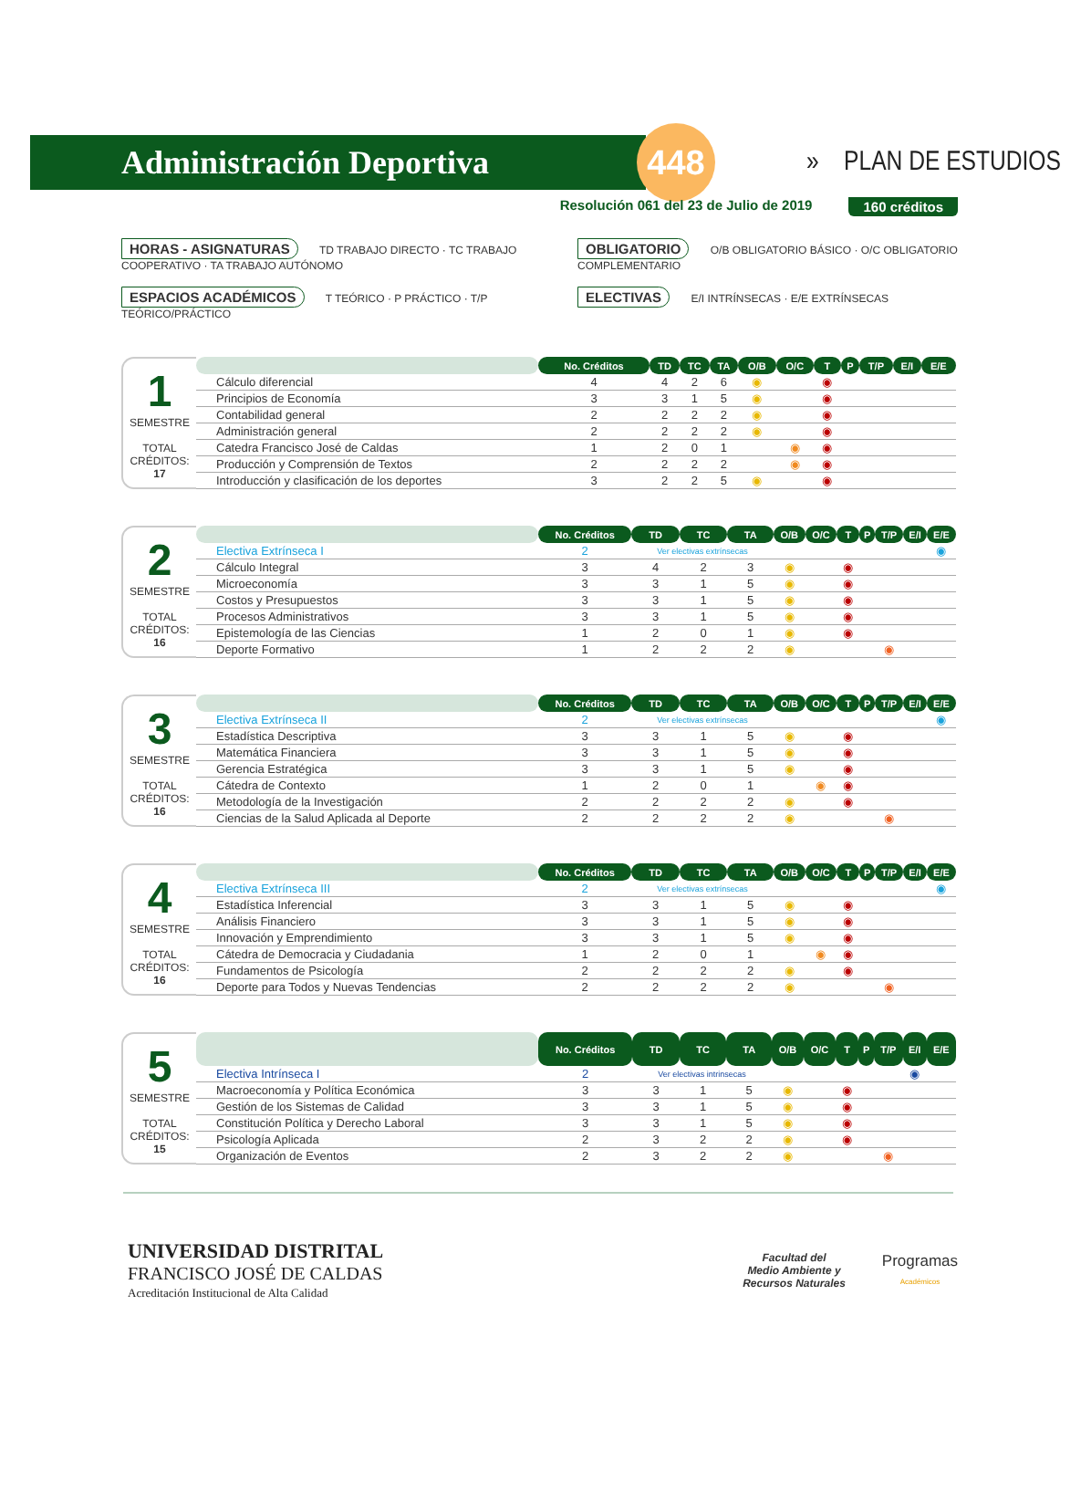Administración Deportiva
448
» PLAN DE ESTUDIOS
Resolución 061 del 23 de Julio de 2019 160 créditos
HORAS - ASIGNATURAS TD TRABAJO DIRECTO · TC TRABAJO COOPERATIVO · TA TRABAJO AUTÓNOMO
OBLIGATORIO O/B OBLIGATORIO BÁSICO · O/C OBLIGATORIO COMPLEMENTARIO
ESPACIOS ACADÉMICOS T TEÓRICO · P PRÁCTICO · T/P TEÓRICO/PRÁCTICO
ELECTIVAS E/I INTRÍNSECAS · E/E EXTRÍNSECAS
1
SEMESTRE
TOTAL
CRÉDITOS: 17
| | No. Créditos | TD | TC | TA | O/B | O/C | T | P | T/P | E/I | E/E |
| --- | --- | --- | --- | --- | --- | --- | --- | --- | --- | --- | --- |
| Cálculo diferencial | 4 | 4 | 2 | 6 | ◉ | | ◉ | | | | |
| Principios de Economía | 3 | 3 | 1 | 5 | ◉ | | ◉ | | | | |
| Contabilidad general | 2 | 2 | 2 | 2 | ◉ | | ◉ | | | | |
| Administración general | 2 | 2 | 2 | 2 | ◉ | | ◉ | | | | |
| Catedra Francisco José de Caldas | 1 | 2 | 0 | 1 | | ◉ | ◉ | | | | |
| Producción y Comprensión de Textos | 2 | 2 | 2 | 2 | | ◉ | ◉ | | | | |
| Introducción y clasificación de los deportes | 3 | 2 | 2 | 5 | ◉ | | ◉ | | | | |
2
SEMESTRE
TOTAL
CRÉDITOS: 16
| | No. Créditos | TD | TC | TA | O/B | O/C | T | P | T/P | E/I | E/E |
| --- | --- | --- | --- | --- | --- | --- | --- | --- | --- | --- | --- |
| Electiva Extrínseca I | 2 | Ver electivas extrínsecas | | | | | | | | | ◉ |
| Cálculo Integral | 3 | 4 | 2 | 3 | ◉ | | ◉ | | | | |
| Microeconomía | 3 | 3 | 1 | 5 | ◉ | | ◉ | | | | |
| Costos y Presupuestos | 3 | 3 | 1 | 5 | ◉ | | ◉ | | | | |
| Procesos Administrativos | 3 | 3 | 1 | 5 | ◉ | | ◉ | | | | |
| Epistemología de las Ciencias | 1 | 2 | 0 | 1 | ◉ | | ◉ | | | | |
| Deporte Formativo | 1 | 2 | 2 | 2 | ◉ | | | | ◉ | | |
3
SEMESTRE
TOTAL
CRÉDITOS: 16
| | No. Créditos | TD | TC | TA | O/B | O/C | T | P | T/P | E/I | E/E |
| --- | --- | --- | --- | --- | --- | --- | --- | --- | --- | --- | --- |
| Electiva Extrínseca II | 2 | Ver electivas extrínsecas | | | | | | | | | ◉ |
| Estadística Descriptiva | 3 | 3 | 1 | 5 | ◉ | | ◉ | | | | |
| Matemática Financiera | 3 | 3 | 1 | 5 | ◉ | | ◉ | | | | |
| Gerencia Estratégica | 3 | 3 | 1 | 5 | ◉ | | ◉ | | | | |
| Cátedra de Contexto | 1 | 2 | 0 | 1 | | ◉ | ◉ | | | | |
| Metodología de la Investigación | 2 | 2 | 2 | 2 | ◉ | | ◉ | | | | |
| Ciencias de la Salud Aplicada al Deporte | 2 | 2 | 2 | 2 | ◉ | | | | ◉ | | |
4
SEMESTRE
TOTAL
CRÉDITOS: 16
| | No. Créditos | TD | TC | TA | O/B | O/C | T | P | T/P | E/I | E/E |
| --- | --- | --- | --- | --- | --- | --- | --- | --- | --- | --- | --- |
| Electiva Extrínseca III | 2 | Ver electivas extrínsecas | | | | | | | | | ◉ |
| Estadística Inferencial | 3 | 3 | 1 | 5 | ◉ | | ◉ | | | | |
| Análisis Financiero | 3 | 3 | 1 | 5 | ◉ | | ◉ | | | | |
| Innovación y Emprendimiento | 3 | 3 | 1 | 5 | ◉ | | ◉ | | | | |
| Cátedra de Democracia y Ciudadania | 1 | 2 | 0 | 1 | | ◉ | ◉ | | | | |
| Fundamentos de Psicología | 2 | 2 | 2 | 2 | ◉ | | ◉ | | | | |
| Deporte para Todos y Nuevas Tendencias | 2 | 2 | 2 | 2 | ◉ | | | | ◉ | | |
5
SEMESTRE
TOTAL
CRÉDITOS: 15
| | No. Créditos | TD | TC | TA | O/B | O/C | T | P | T/P | E/I | E/E |
| --- | --- | --- | --- | --- | --- | --- | --- | --- | --- | --- | --- |
| Electiva Intrínseca I | 2 | Ver electivas intrinsecas | | | | | | | | ◉ | |
| Macroeconomía y Política Económica | 3 | 3 | 1 | 5 | ◉ | | ◉ | | | | |
| Gestión de los Sistemas de Calidad | 3 | 3 | 1 | 5 | ◉ | | ◉ | | | | |
| Constitución Política y Derecho Laboral | 3 | 3 | 1 | 5 | ◉ | | ◉ | | | | |
| Psicología Aplicada | 2 | 3 | 2 | 2 | ◉ | | ◉ | | | | |
| Organización de Eventos | 2 | 3 | 2 | 2 | ◉ | | | | ◉ | | |
UNIVERSIDAD DISTRITAL
FRANCISCO JOSÉ DE CALDAS
Acreditación Institucional de Alta Calidad
Facultad del
Medio Ambiente y
Recursos Naturales
Programas
Académicos